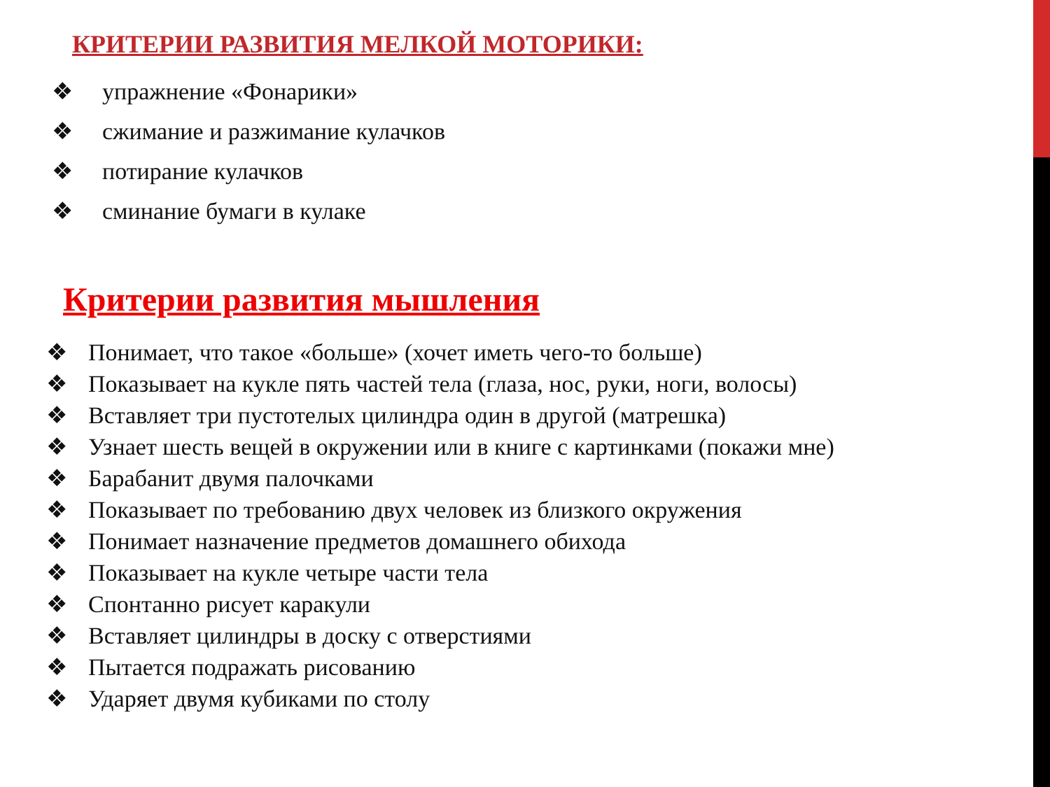КРИТЕРИИ РАЗВИТИЯ МЕЛКОЙ МОТОРИКИ:
❖ упражнение «Фонарики»
❖ сжимание и разжимание кулачков
❖ потирание кулачков
❖ сминание бумаги в кулаке
Критерии развития мышления
❖ Понимает, что такое «больше» (хочет иметь чего-то больше)
❖ Показывает на кукле пять частей тела (глаза, нос, руки, ноги, волосы)
❖ Вставляет три пустотелых цилиндра один в другой (матрешка)
❖ Узнает шесть вещей в окружении или в книге с картинками (покажи мне)
❖ Барабанит двумя палочками
❖ Показывает по требованию двух человек из близкого окружения
❖ Понимает назначение предметов домашнего обихода
❖ Показывает на кукле четыре части тела
❖ Спонтанно рисует каракули
❖ Вставляет цилиндры в доску с отверстиями
❖ Пытается подражать рисованию
❖ Ударяет двумя кубиками по столу